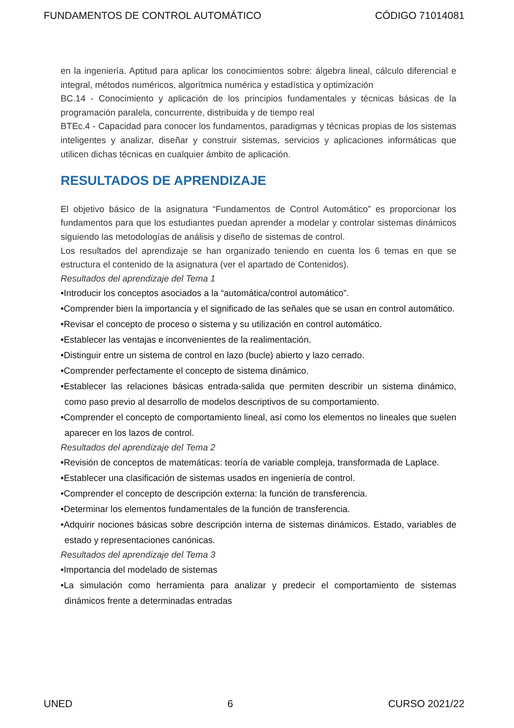FUNDAMENTOS DE CONTROL AUTOMÁTICO CÓDIGO 71014081
en la ingeniería. Aptitud para aplicar los conocimientos sobre: álgebra lineal, cálculo diferencial e integral, métodos numéricos, algorítmica numérica y estadística y optimización
BC.14 - Conocimiento y aplicación de los principios fundamentales y técnicas básicas de la programación paralela, concurrente, distribuida y de tiempo real
BTEc.4 - Capacidad para conocer los fundamentos, paradigmas y técnicas propias de los sistemas inteligentes y analizar, diseñar y construir sistemas, servicios y aplicaciones informáticas que utilicen dichas técnicas en cualquier ámbito de aplicación.
RESULTADOS DE APRENDIZAJE
El objetivo básico de la asignatura “Fundamentos de Control Automático” es proporcionar los fundamentos para que los estudiantes puedan aprender a modelar y controlar sistemas dinámicos siguiendo las metodologías de análisis y diseño de sistemas de control.
Los resultados del aprendizaje se han organizado teniendo en cuenta los 6 temas en que se estructura el contenido de la asignatura (ver el apartado de Contenidos).
Resultados del aprendizaje del Tema 1
•Introducir los conceptos asociados a la “automática/control automático”.
•Comprender bien la importancia y el significado de las señales que se usan en control automático.
•Revisar el concepto de proceso o sistema y su utilización en control automático.
•Establecer las ventajas e inconvenientes de la realimentación.
•Distinguir entre un sistema de control en lazo (bucle) abierto y lazo cerrado.
•Comprender perfectamente el concepto de sistema dinámico.
•Establecer las relaciones básicas entrada-salida que permiten describir un sistema dinámico, como paso previo al desarrollo de modelos descriptivos de su comportamiento.
•Comprender el concepto de comportamiento lineal, así como los elementos no lineales que suelen aparecer en los lazos de control.
Resultados del aprendizaje del Tema 2
•Revisión de conceptos de matemáticas: teoría de variable compleja, transformada de Laplace.
•Establecer una clasificación de sistemas usados en ingeniería de control.
•Comprender el concepto de descripción externa: la función de transferencia.
•Determinar los elementos fundamentales de la función de transferencia.
•Adquirir nociones básicas sobre descripción interna de sistemas dinámicos. Estado, variables de estado y representaciones canónicas.
Resultados del aprendizaje del Tema 3
•Importancia del modelado de sistemas
•La simulación como herramienta para analizar y predecir el comportamiento de sistemas dinámicos frente a determinadas entradas
UNED 6 CURSO 2021/22